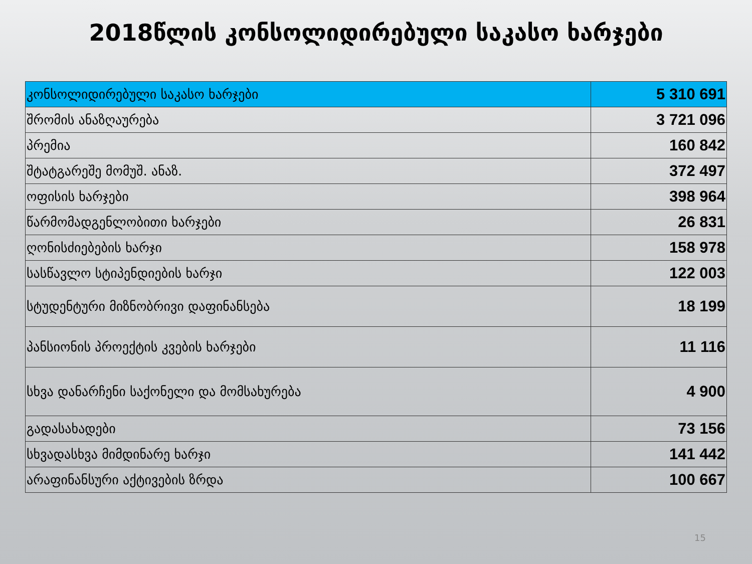2018წლის კონსოლიდირებული საკასო ხარჯები
| კონსოლიდირებული საკასო ხარჯები | 5 310 691 |
| შრომის ანაზღაურება | 3 721 096 |
| პრემია | 160 842 |
| შტატგარეშე მომუშ. ანაზ. | 372 497 |
| ოფისის ხარჯები | 398 964 |
| წარმომადგენლობითი ხარჯები | 26 831 |
| ღონისძიებების ხარჯი | 158 978 |
| სასწავლო სტიპენდიების ხარჯი | 122 003 |
| სტუდენტური მიზნობრივი დაფინანსება | 18 199 |
| პანსიონის პროექტის კვების ხარჯები | 11 116 |
| სხვა დანარჩენი საქონელი და მომსახურება | 4 900 |
| გადასახადები | 73 156 |
| სხვადასხვა მიმდინარე ხარჯი | 141 442 |
| არაფინანსური აქტივების ზრდა | 100 667 |
15